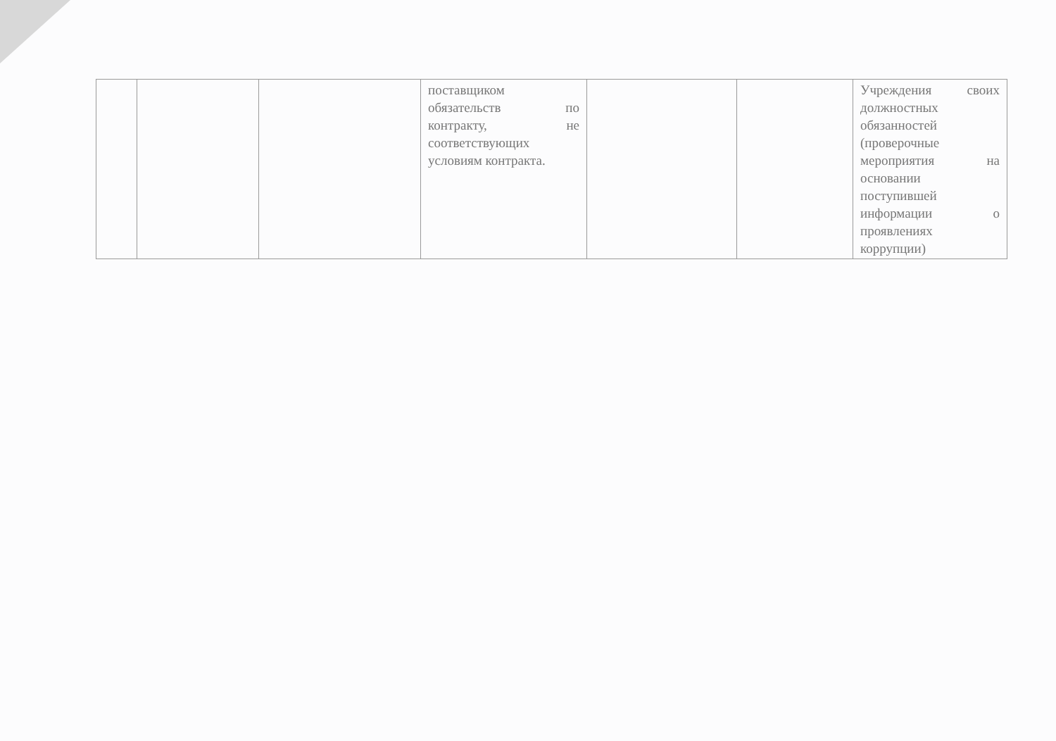| | | | поставщиком обязательств по контракту, не соответствующих условиям контракта. | | | Учреждения своих должностных обязанностей (проверочные мероприятия на основании поступившей информации о проявлениях коррупции) |